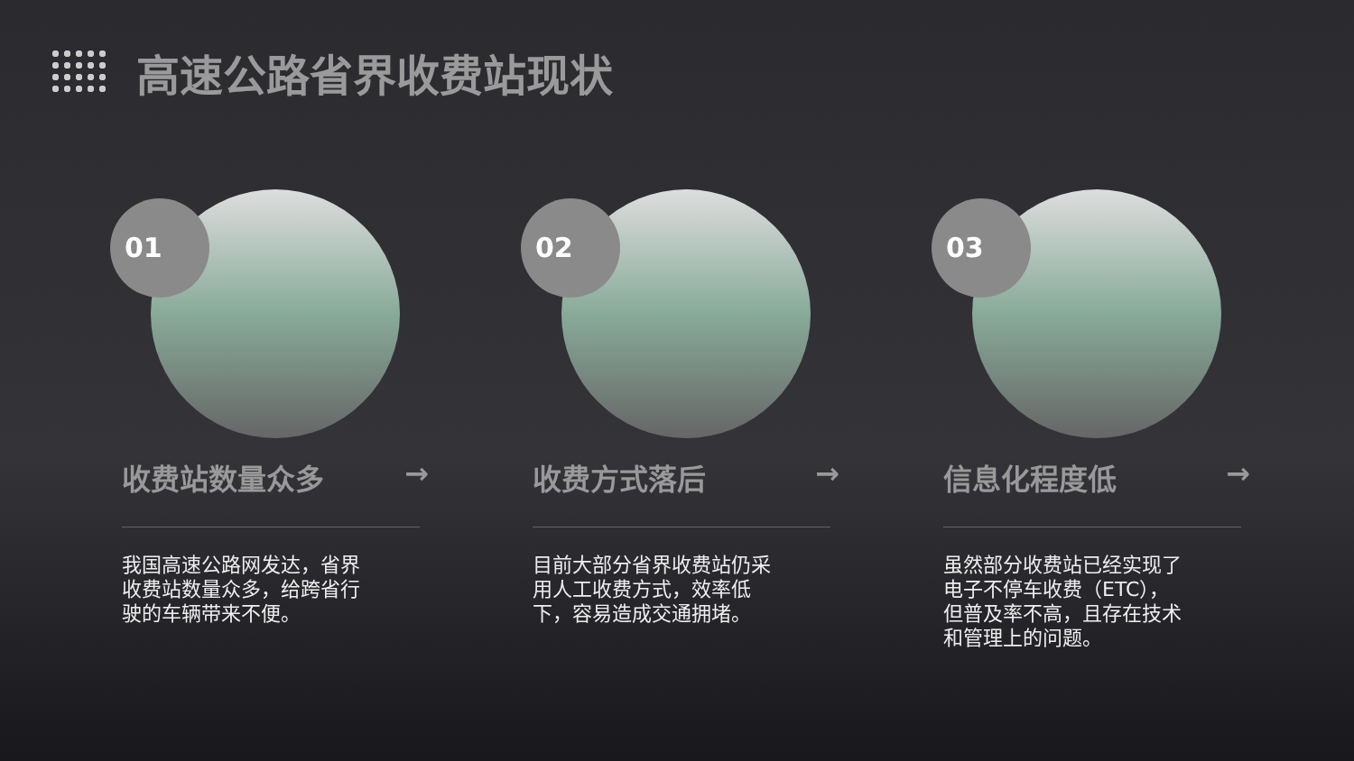高速公路省界收费站现状
01
收费站数量众多 →
我国高速公路网发达，省界收费站数量众多，给跨省行驶的车辆带来不便。
02
收费方式落后 →
目前大部分省界收费站仍采用人工收费方式，效率低下，容易造成交通拥堵。
03
信息化程度低 →
虽然部分收费站已经实现了电子不停车收费（ETC），但普及率不高，且存在技术和管理上的问题。